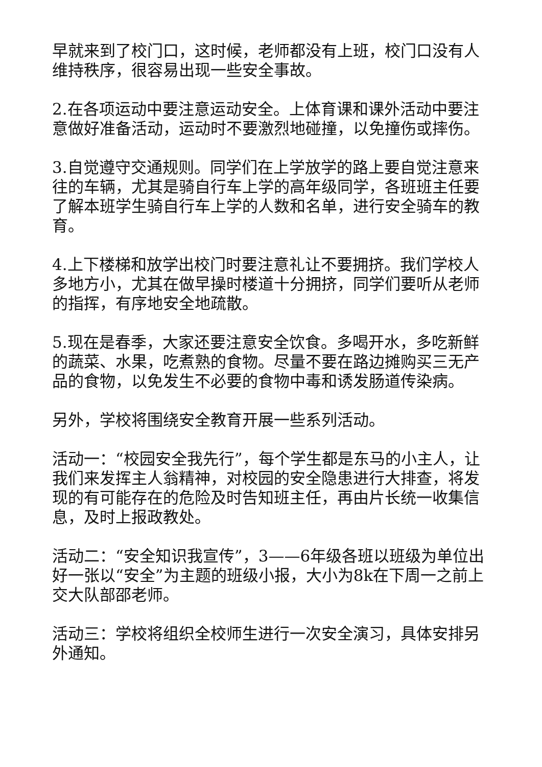早就来到了校门口，这时候，老师都没有上班，校门口没有人维持秩序，很容易出现一些安全事故。
2.在各项运动中要注意运动安全。上体育课和课外活动中要注意做好准备活动，运动时不要激烈地碰撞，以免撞伤或摔伤。
3.自觉遵守交通规则。同学们在上学放学的路上要自觉注意来往的车辆，尤其是骑自行车上学的高年级同学，各班班主任要了解本班学生骑自行车上学的人数和名单，进行安全骑车的教育。
4.上下楼梯和放学出校门时要注意礼让不要拥挤。我们学校人多地方小，尤其在做早操时楼道十分拥挤，同学们要听从老师的指挥，有序地安全地疏散。
5.现在是春季，大家还要注意安全饮食。多喝开水，多吃新鲜的蔬菜、水果，吃煮熟的食物。尽量不要在路边摊购买三无产品的食物，以免发生不必要的食物中毒和诱发肠道传染病。
另外，学校将围绕安全教育开展一些系列活动。
活动一：“校园安全我先行”，每个学生都是东马的小主人，让我们来发挥主人翁精神，对校园的安全隐患进行大排查，将发现的有可能存在的危险及时告知班主任，再由片长统一收集信息，及时上报政教处。
活动二：“安全知识我宣传”，3——6年级各班以班级为单位出好一张以“安全”为主题的班级小报，大小为8k在下周一之前上交大队部邵老师。
活动三：学校将组织全校师生进行一次安全演习，具体安排另外通知。